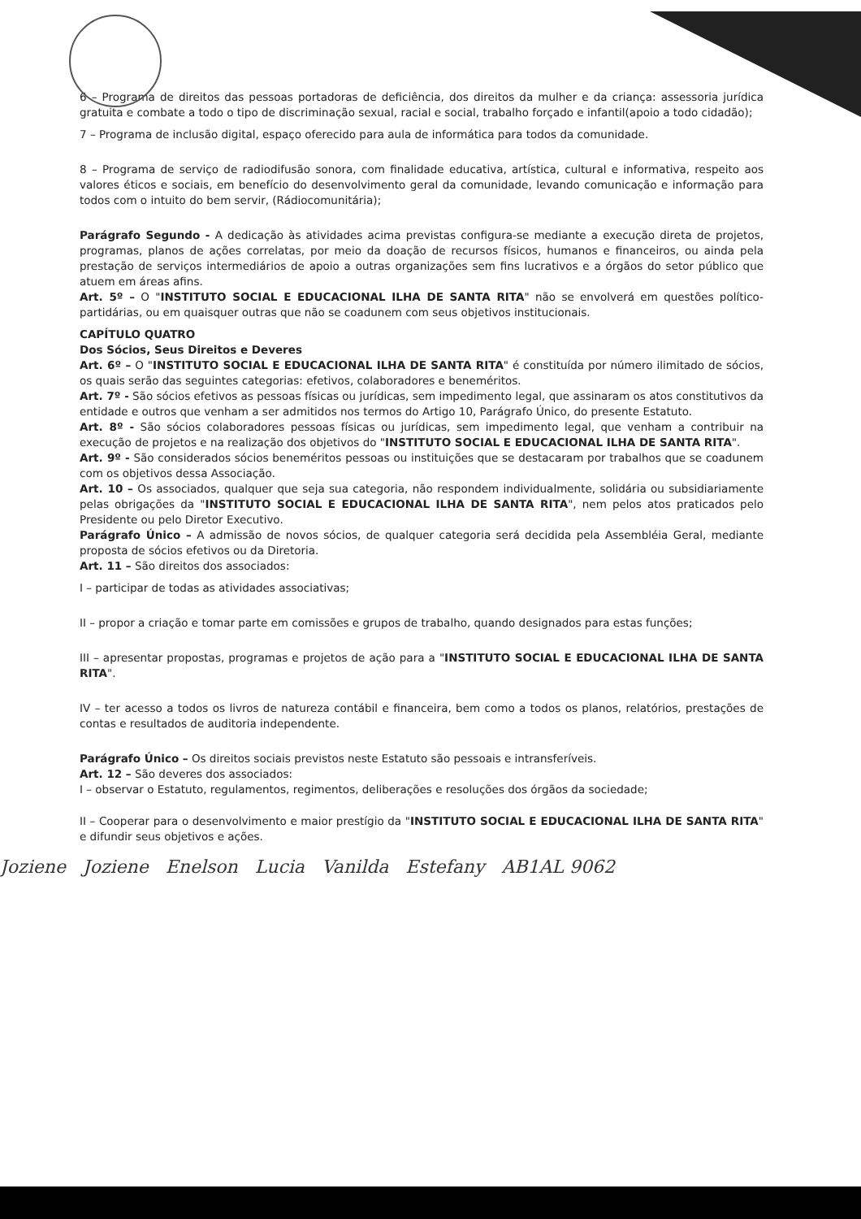6 – Programa de direitos das pessoas portadoras de deficiência, dos direitos da mulher e da criança: assessoria jurídica gratuita e combate a todo o tipo de discriminação sexual, racial e social, trabalho forçado e infantil(apoio a todo cidadão);
7 – Programa de inclusão digital, espaço oferecido para aula de informática para todos da comunidade.
8 – Programa de serviço de radiodifusão sonora, com finalidade educativa, artística, cultural e informativa, respeito aos valores éticos e sociais, em benefício do desenvolvimento geral da comunidade, levando comunicação e informação para todos com o intuito do bem servir, (Rádiocomunitária);
Parágrafo Segundo - A dedicação às atividades acima previstas configura-se mediante a execução direta de projetos, programas, planos de ações correlatas, por meio da doação de recursos físicos, humanos e financeiros, ou ainda pela prestação de serviços intermediários de apoio a outras organizações sem fins lucrativos e a órgãos do setor público que atuem em áreas afins.
Art. 5º – O "INSTITUTO SOCIAL E EDUCACIONAL ILHA DE SANTA RITA" não se envolverá em questões político-partidárias, ou em quaisquer outras que não se coadunem com seus objetivos institucionais.
CAPÍTULO QUATRO
Dos Sócios, Seus Direitos e Deveres
Art. 6º – O "INSTITUTO SOCIAL E EDUCACIONAL ILHA DE SANTA RITA" é constituída por número ilimitado de sócios, os quais serão das seguintes categorias: efetivos, colaboradores e beneméritos.
Art. 7º - São sócios efetivos as pessoas físicas ou jurídicas, sem impedimento legal, que assinaram os atos constitutivos da entidade e outros que venham a ser admitidos nos termos do Artigo 10, Parágrafo Único, do presente Estatuto.
Art. 8º - São sócios colaboradores pessoas físicas ou jurídicas, sem impedimento legal, que venham a contribuir na execução de projetos e na realização dos objetivos do "INSTITUTO SOCIAL E EDUCACIONAL ILHA DE SANTA RITA".
Art. 9º - São considerados sócios beneméritos pessoas ou instituições que se destacaram por trabalhos que se coadunem com os objetivos dessa Associação.
Art. 10 – Os associados, qualquer que seja sua categoria, não respondem individualmente, solidária ou subsidiariamente pelas obrigações da "INSTITUTO SOCIAL E EDUCACIONAL ILHA DE SANTA RITA", nem pelos atos praticados pelo Presidente ou pelo Diretor Executivo.
Parágrafo Único – A admissão de novos sócios, de qualquer categoria será decidida pela Assembléia Geral, mediante proposta de sócios efetivos ou da Diretoria.
Art. 11 – São direitos dos associados:
I – participar de todas as atividades associativas;
II – propor a criação e tomar parte em comissões e grupos de trabalho, quando designados para estas funções;
III – apresentar propostas, programas e projetos de ação para a "INSTITUTO SOCIAL E EDUCACIONAL ILHA DE SANTA RITA".
IV – ter acesso a todos os livros de natureza contábil e financeira, bem como a todos os planos, relatórios, prestações de contas e resultados de auditoria independente.
Parágrafo Único – Os direitos sociais previstos neste Estatuto são pessoais e intransferíveis.
Art. 12 – São deveres dos associados:
I – observar o Estatuto, regulamentos, regimentos, deliberações e resoluções dos órgãos da sociedade;
II – Cooperar para o desenvolvimento e maior prestígio da "INSTITUTO SOCIAL E EDUCACIONAL ILHA DE SANTA RITA" e difundir seus objetivos e ações.
Joziene Joziene Enelson Lucia Vanilda Estefany AB1AL 9062